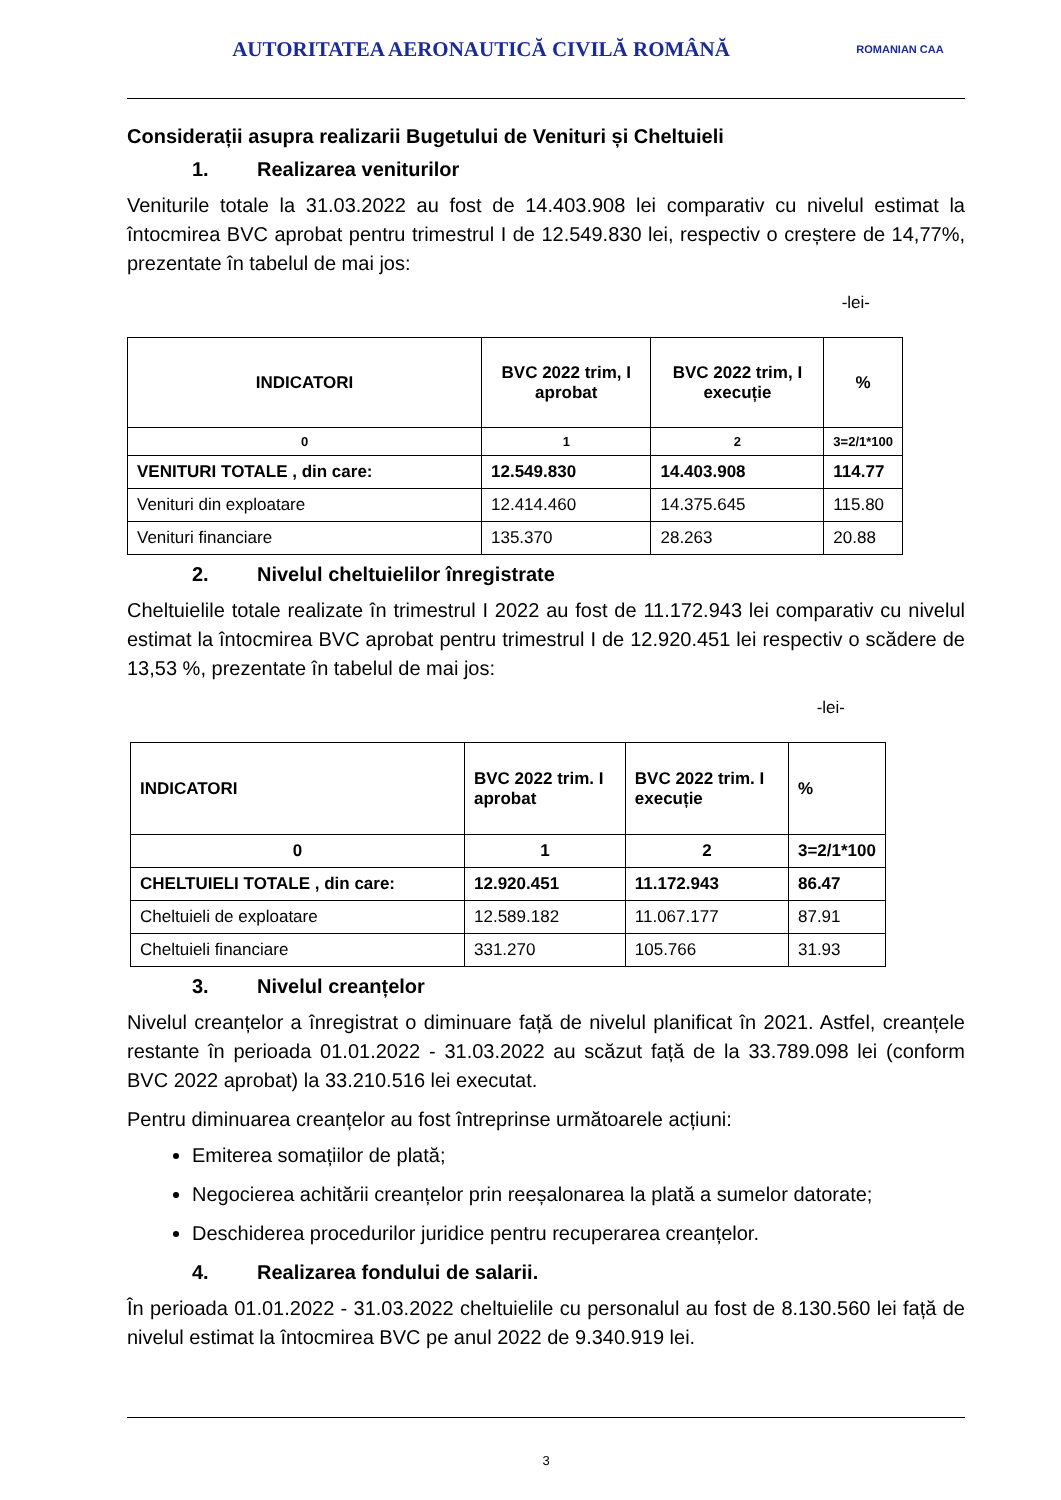AUTORITATEA AERONAUTICĂ CIVILĂ ROMÂNĂ
ROMANIAN CAA
Considerații asupra realizarii Bugetului de Venituri și Cheltuieli
1. Realizarea veniturilor
Veniturile totale la 31.03.2022 au fost de 14.403.908 lei comparativ cu nivelul estimat la întocmirea BVC aprobat pentru trimestrul I de 12.549.830 lei, respectiv o creștere de 14,77%, prezentate în tabelul de mai jos:
-lei-
| INDICATORI | BVC 2022 trim, I aprobat | BVC 2022 trim, I execuție | % |
| --- | --- | --- | --- |
| 0 | 1 | 2 | 3=2/1*100 |
| VENITURI TOTALE , din care: | 12.549.830 | 14.403.908 | 114.77 |
| Venituri din exploatare | 12.414.460 | 14.375.645 | 115.80 |
| Venituri financiare | 135.370 | 28.263 | 20.88 |
2. Nivelul cheltuielilor înregistrate
Cheltuielile totale realizate în trimestrul I 2022 au fost de 11.172.943 lei comparativ cu nivelul estimat la întocmirea BVC aprobat pentru trimestrul I de 12.920.451 lei respectiv o scădere de 13,53 %, prezentate în tabelul de mai jos:
-lei-
| INDICATORI | BVC 2022 trim. I aprobat | BVC 2022 trim. I execuție | % |
| --- | --- | --- | --- |
| 0 | 1 | 2 | 3=2/1*100 |
| CHELTUIELI TOTALE , din care: | 12.920.451 | 11.172.943 | 86.47 |
| Cheltuieli de exploatare | 12.589.182 | 11.067.177 | 87.91 |
| Cheltuieli financiare | 331.270 | 105.766 | 31.93 |
3. Nivelul creanțelor
Nivelul creanțelor a înregistrat o diminuare față de nivelul planificat în 2021. Astfel, creanțele restante în perioada 01.01.2022 - 31.03.2022 au scăzut față de la 33.789.098 lei (conform BVC 2022 aprobat) la 33.210.516 lei executat.
Pentru diminuarea creanțelor au fost întreprinse următoarele acțiuni:
Emiterea somațiilor de plată;
Negocierea achitării creanțelor prin reeșalonarea la plată a sumelor datorate;
Deschiderea procedurilor juridice pentru recuperarea creanțelor.
4. Realizarea fondului de salarii.
În perioada 01.01.2022 - 31.03.2022 cheltuielile cu personalul au fost de 8.130.560 lei față de nivelul estimat la întocmirea BVC pe anul 2022 de 9.340.919 lei.
3